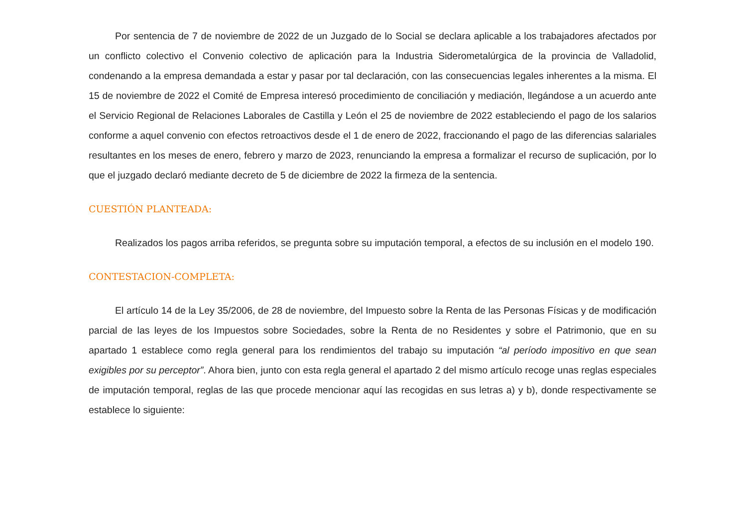Por sentencia de 7 de noviembre de 2022 de un Juzgado de lo Social se declara aplicable a los trabajadores afectados por un conflicto colectivo el Convenio colectivo de aplicación para la Industria Siderometalúrgica de la provincia de Valladolid, condenando a la empresa demandada a estar y pasar por tal declaración, con las consecuencias legales inherentes a la misma. El 15 de noviembre de 2022 el Comité de Empresa interesó procedimiento de conciliación y mediación, llegándose a un acuerdo ante el Servicio Regional de Relaciones Laborales de Castilla y León el 25 de noviembre de 2022 estableciendo el pago de los salarios conforme a aquel convenio con efectos retroactivos desde el 1 de enero de 2022, fraccionando el pago de las diferencias salariales resultantes en los meses de enero, febrero y marzo de 2023, renunciando la empresa a formalizar el recurso de suplicación, por lo que el juzgado declaró mediante decreto de 5 de diciembre de 2022 la firmeza de la sentencia.
CUESTIÓN PLANTEADA:
Realizados los pagos arriba referidos, se pregunta sobre su imputación temporal, a efectos de su inclusión en el modelo 190.
CONTESTACION-COMPLETA:
El artículo 14 de la Ley 35/2006, de 28 de noviembre, del Impuesto sobre la Renta de las Personas Físicas y de modificación parcial de las leyes de los Impuestos sobre Sociedades, sobre la Renta de no Residentes y sobre el Patrimonio, que en su apartado 1 establece como regla general para los rendimientos del trabajo su imputación “al período impositivo en que sean exigibles por su perceptor”. Ahora bien, junto con esta regla general el apartado 2 del mismo artículo recoge unas reglas especiales de imputación temporal, reglas de las que procede mencionar aquí las recogidas en sus letras a) y b), donde respectivamente se establece lo siguiente: